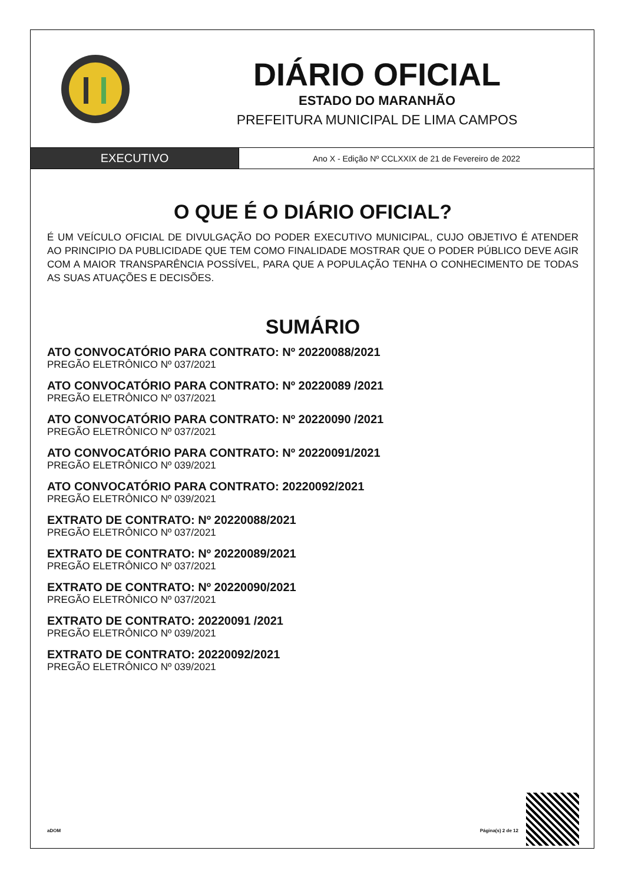DIÁRIO OFICIAL
ESTADO DO MARANHÃO
PREFEITURA MUNICIPAL DE LIMA CAMPOS
EXECUTIVO
Ano X - Edição Nº CCLXXIX de 21 de Fevereiro de 2022
O QUE É O DIÁRIO OFICIAL?
É UM VEÍCULO OFICIAL DE DIVULGAÇÃO DO PODER EXECUTIVO MUNICIPAL, CUJO OBJETIVO É ATENDER AO PRINCIPIO DA PUBLICIDADE QUE TEM COMO FINALIDADE MOSTRAR QUE O PODER PÚBLICO DEVE AGIR COM A MAIOR TRANSPARÊNCIA POSSÍVEL, PARA QUE A POPULAÇÃO TENHA O CONHECIMENTO DE TODAS AS SUAS ATUAÇÕES E DECISÕES.
SUMÁRIO
ATO CONVOCATÓRIO PARA CONTRATO: Nº 20220088/2021
PREGÃO ELETRÔNICO Nº 037/2021
ATO CONVOCATÓRIO PARA CONTRATO: Nº 20220089 /2021
PREGÃO ELETRÔNICO Nº 037/2021
ATO CONVOCATÓRIO PARA CONTRATO: Nº 20220090 /2021
PREGÃO ELETRÔNICO Nº 037/2021
ATO CONVOCATÓRIO PARA CONTRATO: Nº 20220091/2021
PREGÃO ELETRÔNICO Nº 039/2021
ATO CONVOCATÓRIO PARA CONTRATO: 20220092/2021
PREGÃO ELETRÔNICO Nº 039/2021
EXTRATO DE CONTRATO: Nº 20220088/2021
PREGÃO ELETRÔNICO Nº 037/2021
EXTRATO DE CONTRATO: Nº 20220089/2021
PREGÃO ELETRÔNICO Nº 037/2021
EXTRATO DE CONTRATO: Nº 20220090/2021
PREGÃO ELETRÔNICO Nº 037/2021
EXTRATO DE CONTRATO: 20220091 /2021
PREGÃO ELETRÔNICO Nº 039/2021
EXTRATO DE CONTRATO: 20220092/2021
PREGÃO ELETRÔNICO Nº 039/2021
aDOM Página(s) 2 de 12